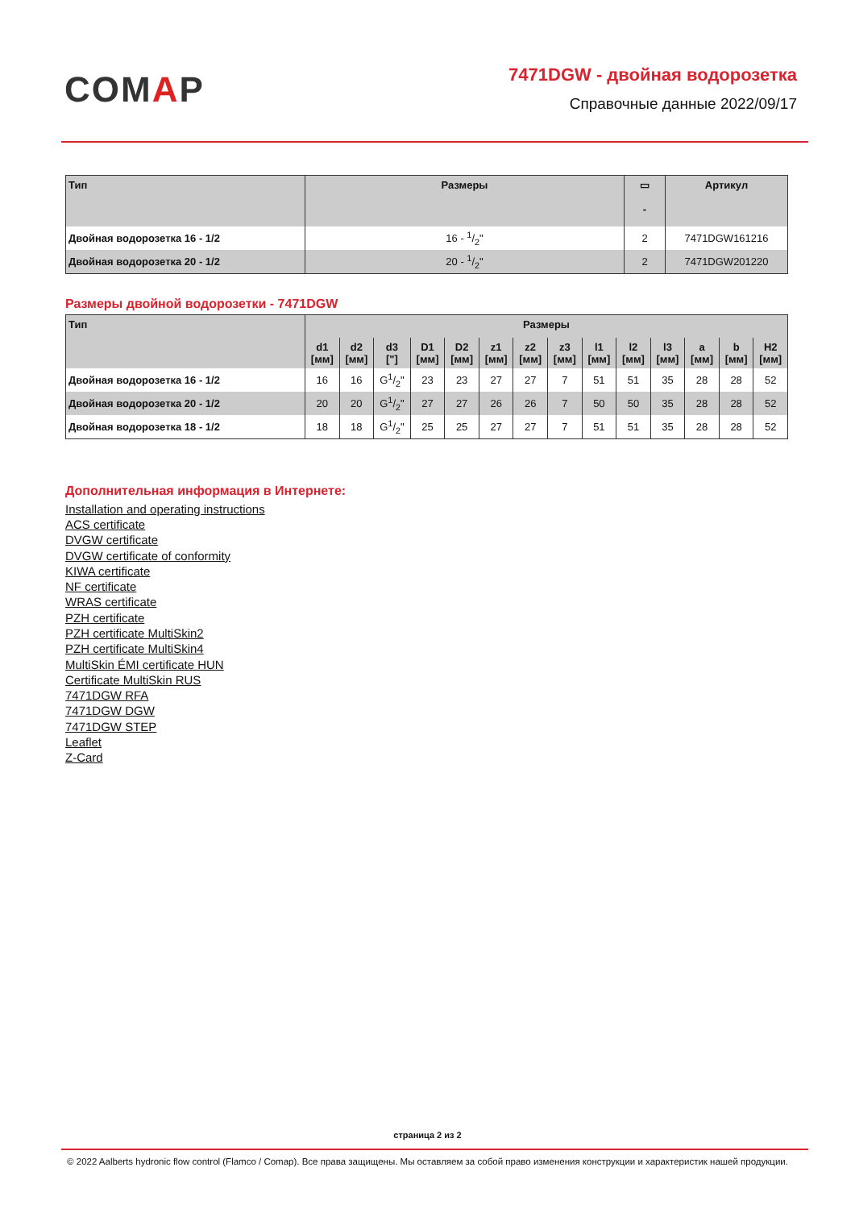COMAP
7471DGW - двойная водорозетка
Справочные данные 2022/09/17
| Тип | Размеры | ▭ - | Артикул |
| --- | --- | --- | --- |
| Двойная водорозетка 16 - 1/2 | 16 - 1/2" | 2 | 7471DGW161216 |
| Двойная водорозетка 20 - 1/2 | 20 - 1/2" | 2 | 7471DGW201220 |
Размеры двойной водорозетки - 7471DGW
| Тип | Размеры | | | | | | | | | | | | | |
| --- | --- | --- | --- | --- | --- | --- | --- | --- | --- | --- | --- | --- | --- | --- |
| | d1 [мм] | d2 [мм] | d3 ["] | D1 [мм] | D2 [мм] | z1 [мм] | z2 [мм] | z3 [мм] | l1 [мм] | l2 [мм] | l3 [мм] | a [мм] | b [мм] | H2 [мм] |
| Двойная водорозетка 16 - 1/2 | 16 | 16 | G1/2" | 23 | 23 | 27 | 27 | 7 | 51 | 51 | 35 | 28 | 28 | 52 |
| Двойная водорозетка 20 - 1/2 | 20 | 20 | G1/2" | 27 | 27 | 26 | 26 | 7 | 50 | 50 | 35 | 28 | 28 | 52 |
| Двойная водорозетка 18 - 1/2 | 18 | 18 | G1/2" | 25 | 25 | 27 | 27 | 7 | 51 | 51 | 35 | 28 | 28 | 52 |
Дополнительная информация в Интернете:
Installation and operating instructions
ACS certificate
DVGW certificate
DVGW certificate of conformity
KIWA certificate
NF certificate
WRAS certificate
PZH certificate
PZH certificate MultiSkin2
PZH certificate MultiSkin4
MultiSkin ÉMI certificate HUN
Certificate MultiSkin RUS
7471DGW RFA
7471DGW DGW
7471DGW STEP
Leaflet
Z-Card
страница 2 из 2
© 2022 Aalberts hydronic flow control (Flamco / Comap). Все права защищены. Мы оставляем за собой право изменения конструкции и характеристик нашей продукции.